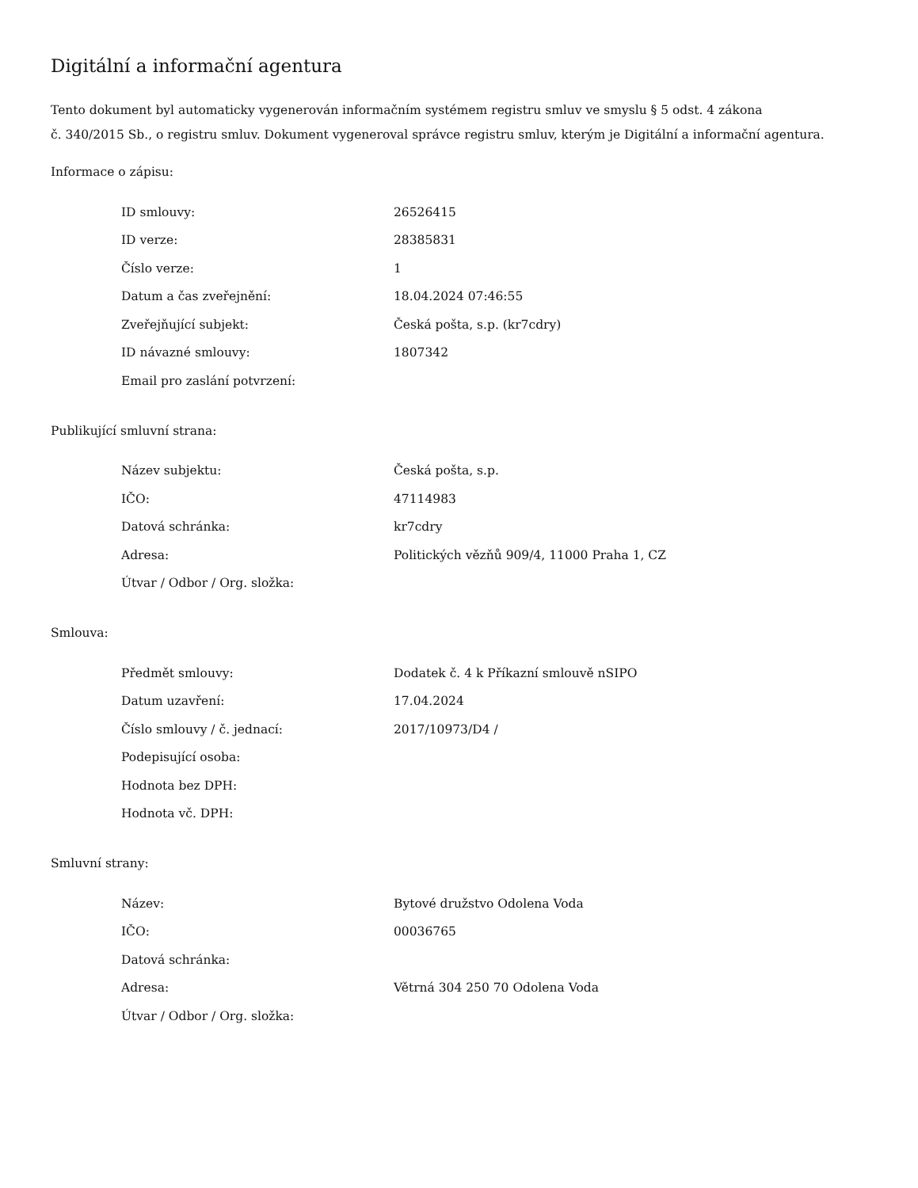Digitální a informační agentura
Tento dokument byl automaticky vygenerován informačním systémem registru smluv ve smyslu § 5 odst. 4 zákona
č. 340/2015 Sb., o registru smluv. Dokument vygeneroval správce registru smluv, kterým je Digitální a informační agentura.
Informace o zápisu:
| ID smlouvy: | 26526415 |
| ID verze: | 28385831 |
| Číslo verze: | 1 |
| Datum a čas zveřejnění: | 18.04.2024 07:46:55 |
| Zveřejňující subjekt: | Česká pošta, s.p. (kr7cdry) |
| ID návazné smlouvy: | 1807342 |
| Email pro zaslání potvrzení: | |
Publikující smluvní strana:
| Název subjektu: | Česká pošta, s.p. |
| IČO: | 47114983 |
| Datová schránka: | kr7cdry |
| Adresa: | Politických vězňů 909/4, 11000 Praha 1, CZ |
| Útvar / Odbor / Org. složka: | |
Smlouva:
| Předmět smlouvy: | Dodatek č. 4 k Příkazní smlouvě nSIPO |
| Datum uzavření: | 17.04.2024 |
| Číslo smlouvy / č. jednací: | 2017/10973/D4 / |
| Podepisující osoba: | |
| Hodnota bez DPH: | |
| Hodnota vč. DPH: | |
Smluvní strany:
| Název: | Bytové družstvo Odolena Voda |
| IČO: | 00036765 |
| Datová schránka: | |
| Adresa: | Větrná 304 250 70 Odolena Voda |
| Útvar / Odbor / Org. složka: | |